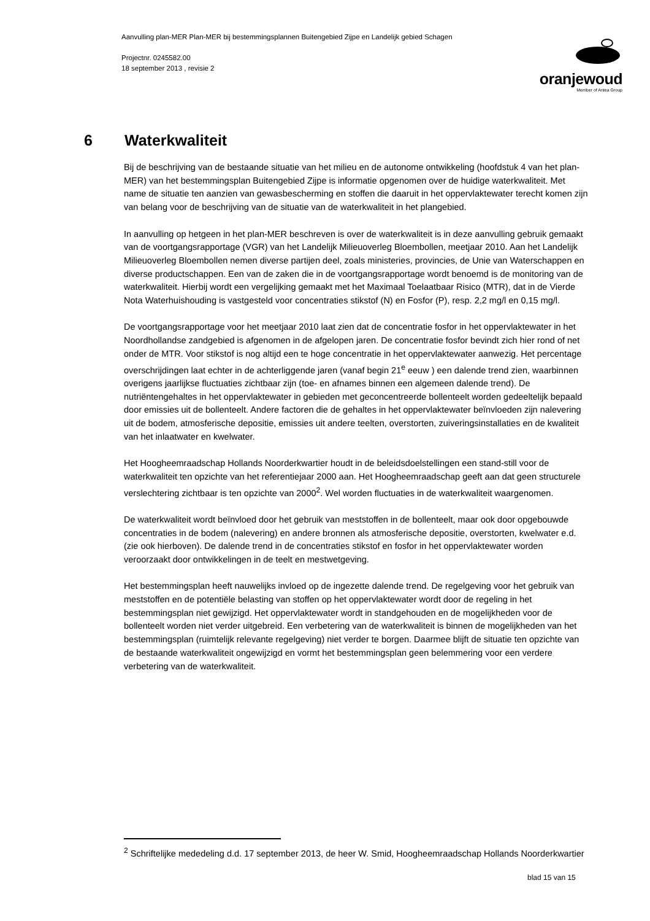Aanvulling plan-MER Plan-MER bij bestemmingsplannen Buitengebied Zijpe en Landelijk gebied Schagen
Projectnr. 0245582.00
18 september 2013 , revisie 2
oranjewoud
Member of Antea Group
6 Waterkwaliteit
Bij de beschrijving van de bestaande situatie van het milieu en de autonome ontwikkeling (hoofdstuk 4 van het plan-MER) van het bestemmingsplan Buitengebied Zijpe is informatie opgenomen over de huidige waterkwaliteit. Met name de situatie ten aanzien van gewasbescherming en stoffen die daaruit in het oppervlaktewater terecht komen zijn van belang voor de beschrijving van de situatie van de waterkwaliteit in het plangebied.
In aanvulling op hetgeen in het plan-MER beschreven is over de waterkwaliteit is in deze aanvulling gebruik gemaakt van de voortgangsrapportage (VGR) van het Landelijk Milieuoverleg Bloembollen, meetjaar 2010. Aan het Landelijk Milieuoverleg Bloembollen nemen diverse partijen deel, zoals ministeries, provincies, de Unie van Waterschappen en diverse productschappen. Een van de zaken die in de voortgangsrapportage wordt benoemd is de monitoring van de waterkwaliteit. Hierbij wordt een vergelijking gemaakt met het Maximaal Toelaatbaar Risico (MTR), dat in de Vierde Nota Waterhuishouding is vastgesteld voor concentraties stikstof (N) en Fosfor (P), resp. 2,2 mg/l en 0,15 mg/l.
De voortgangsrapportage voor het meetjaar 2010 laat zien dat de concentratie fosfor in het oppervlaktewater in het Noordhollandse zandgebied is afgenomen in de afgelopen jaren. De concentratie fosfor bevindt zich hier rond of net onder de MTR. Voor stikstof is nog altijd een te hoge concentratie in het oppervlaktewater aanwezig. Het percentage overschrijdingen laat echter in de achterliggende jaren (vanaf begin 21<sup>e</sup> eeuw ) een dalende trend zien, waarbinnen overigens jaarlijkse fluctuaties zichtbaar zijn (toe- en afnames binnen een algemeen dalende trend). De nutriëntengehaltes in het oppervlaktewater in gebieden met geconcentreerde bollenteelt worden gedeeltelijk bepaald door emissies uit de bollenteelt. Andere factoren die de gehaltes in het oppervlaktewater beïnvloeden zijn nalevering uit de bodem, atmosferische depositie, emissies uit andere teelten, overstorten, zuiveringsinstallaties en de kwaliteit van het inlaatwater en kwelwater.
Het Hoogheemraadschap Hollands Noorderkwartier houdt in de beleidsdoelstellingen een stand-still voor de waterkwaliteit ten opzichte van het referentiejaar 2000 aan. Het Hoogheemraadschap geeft aan dat geen structurele verslechtering zichtbaar is ten opzichte van 2000<sup>2</sup>. Wel worden fluctuaties in de waterkwaliteit waargenomen.
De waterkwaliteit wordt beïnvloed door het gebruik van meststoffen in de bollenteelt, maar ook door opgebouwde concentraties in de bodem (nalevering) en andere bronnen als atmosferische depositie, overstorten, kwelwater e.d. (zie ook hierboven). De dalende trend in de concentraties stikstof en fosfor in het oppervlaktewater worden veroorzaakt door ontwikkelingen in de teelt en mestwetgeving.
Het bestemmingsplan heeft nauwelijks invloed op de ingezette dalende trend. De regelgeving voor het gebruik van meststoffen en de potentiële belasting van stoffen op het oppervlaktewater wordt door de regeling in het bestemmingsplan niet gewijzigd. Het oppervlaktewater wordt in standgehouden en de mogelijkheden voor de bollenteelt worden niet verder uitgebreid. Een verbetering van de waterkwaliteit is binnen de mogelijkheden van het bestemmingsplan (ruimtelijk relevante regelgeving) niet verder te borgen. Daarmee blijft de situatie ten opzichte van de bestaande waterkwaliteit ongewijzigd en vormt het bestemmingsplan geen belemmering voor een verdere verbetering van de waterkwaliteit.
<sup>2</sup> Schriftelijke mededeling d.d. 17 september 2013, de heer W. Smid, Hoogheemraadschap Hollands Noorderkwartier
blad 15 van 15